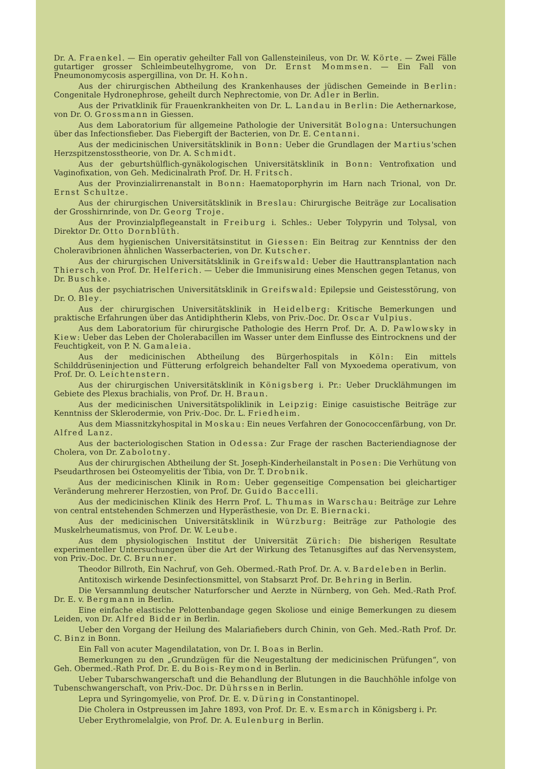Dr. A. Fraenkel. — Ein operativ geheilter Fall von Gallensteinileus, von Dr. W. Körte. — Zwei Fälle gutartiger grosser Schleimbeutelhygrome, von Dr. Ernst Mommsen. — Ein Fall von Pneumonomycosis aspergillina, von Dr. H. Kohn.
Aus der chirurgischen Abtheilung des Krankenhauses der jüdischen Gemeinde in Berlin: Congenitale Hydronephrose, geheilt durch Nephrectomie, von Dr. Adler in Berlin.
Aus der Privatklinik für Frauenkrankheiten von Dr. L. Landau in Berlin: Die Aethernarkose, von Dr. O. Grossmann in Giessen.
Aus dem Laboratorium für allgemeine Pathologie der Universität Bologna: Untersuchungen über das Infectionsfieber. Das Fiebergift der Bacterien, von Dr. E. Centanni.
Aus der medicinischen Universitätsklinik in Bonn: Ueber die Grundlagen der Martius'schen Herzspitzenstosstheorie, von Dr. A. Schmidt.
Aus der geburtshülflich-gynäkologischen Universitätsklinik in Bonn: Ventrofixation und Vaginofixation, von Geh. Medicinalrath Prof. Dr. H. Fritsch.
Aus der Provinzialirrenanstalt in Bonn: Haematoporphyrin im Harn nach Trional, von Dr. Ernst Schultze.
Aus der chirurgischen Universitätsklinik in Breslau: Chirurgische Beiträge zur Localisation der Grosshirnrinde, von Dr. Georg Troje.
Aus der Provinzialpflegeanstalt in Freiburg i. Schles.: Ueber Tolypyrin und Tolysal, von Direktor Dr. Otto Dornblüth.
Aus dem hygienischen Universitätsinstitut in Giessen: Ein Beitrag zur Kenntniss der den Choleravibrionen ähnlichen Wasserbacterien, von Dr. Kutscher.
Aus der chirurgischen Universitätsklinik in Greifswald: Ueber die Hauttransplantation nach Thiersch, von Prof. Dr. Helferich. — Ueber die Immunisirung eines Menschen gegen Tetanus, von Dr. Buschke.
Aus der psychiatrischen Universitätsklinik in Greifswald: Epilepsie und Geistesstörung, von Dr. O. Bley.
Aus der chirurgischen Universitätsklinik in Heidelberg: Kritische Bemerkungen und praktische Erfahrungen über das Antidiphtherin Klebs, von Priv.-Doc. Dr. Oscar Vulpius.
Aus dem Laboratorium für chirurgische Pathologie des Herrn Prof. Dr. A. D. Pawlowsky in Kiew: Ueber das Leben der Cholerabacillen im Wasser unter dem Einflusse des Eintrocknens und der Feuchtigkeit, von P. N. Gamaleia.
Aus der medicinischen Abtheilung des Bürgerhospitals in Köln: Ein mittels Schilddrüseninjection und Fütterung erfolgreich behandelter Fall von Myxoedema operativum, von Prof. Dr. O. Leichtenstern.
Aus der chirurgischen Universitätsklinik in Königsberg i. Pr.: Ueber Drucklähmungen im Gebiete des Plexus brachialis, von Prof. Dr. H. Braun.
Aus der medicinischen Universitätspoliklinik in Leipzig: Einige casuistische Beiträge zur Kenntniss der Sklerodermie, von Priv.-Doc. Dr. L. Friedheim.
Aus dem Miassnitzkyhospital in Moskau: Ein neues Verfahren der Gonococcenfärbung, von Dr. Alfred Lanz.
Aus der bacteriologischen Station in Odessa: Zur Frage der raschen Bacteriendiagnose der Cholera, von Dr. Zabolotny.
Aus der chirurgischen Abtheilung der St. Joseph-Kinderheilanstalt in Posen: Die Verhütung von Pseudarthrosen bei Osteomyelitis der Tibia, von Dr. T. Drobnik.
Aus der medicinischen Klinik in Rom: Ueber gegenseitige Compensation bei gleichartiger Veränderung mehrerer Herzostien, von Prof. Dr. Guido Baccelli.
Aus der medicinischen Klinik des Herrn Prof. L. Thumas in Warschau: Beiträge zur Lehre von central entstehenden Schmerzen und Hyperästhesie, von Dr. E. Biernacki.
Aus der medicinischen Universitätsklinik in Würzburg: Beiträge zur Pathologie des Muskelrheumatismus, von Prof. Dr. W. Leube.
Aus dem physiologischen Institut der Universität Zürich: Die bisherigen Resultate experimenteller Untersuchungen über die Art der Wirkung des Tetanusgiftes auf das Nervensystem, von Priv.-Doc. Dr. C. Brunner.
Theodor Billroth, Ein Nachruf, von Geh. Obermed.-Rath Prof. Dr. A. v. Bardeleben in Berlin.
Antitoxisch wirkende Desinfectionsmittel, von Stabsarzt Prof. Dr. Behring in Berlin.
Die Versammlung deutscher Naturforscher und Aerzte in Nürnberg, von Geh. Med.-Rath Prof. Dr. E. v. Bergmann in Berlin.
Eine einfache elastische Pelottenbandage gegen Skoliose und einige Bemerkungen zu diesem Leiden, von Dr. Alfred Bidder in Berlin.
Ueber den Vorgang der Heilung des Malariafiebers durch Chinin, von Geh. Med.-Rath Prof. Dr. C. Binz in Bonn.
Ein Fall von acuter Magendilatation, von Dr. I. Boas in Berlin.
Bemerkungen zu den „Grundzügen für die Neugestaltung der medicinischen Prüfungen“, von Geh. Obermed.-Rath Prof. Dr. E. du Bois-Reymond in Berlin.
Ueber Tubarschwangerschaft und die Behandlung der Blutungen in die Bauchhöhle infolge von Tubenschwangerschaft, von Priv.-Doc. Dr. Dührssen in Berlin.
Lepra und Syringomyelie, von Prof. Dr. E. v. Düring in Constantinopel.
Die Cholera in Ostpreussen im Jahre 1893, von Prof. Dr. E. v. Esmarch in Königsberg i. Pr.
Ueber Erythromelalgie, von Prof. Dr. A. Eulenburg in Berlin.